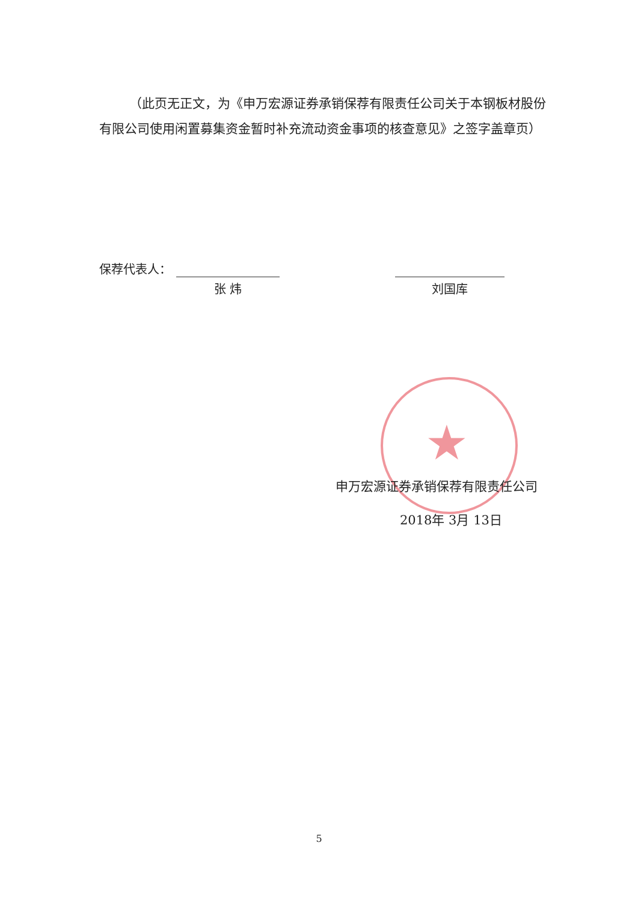★
（此页无正文，为《申万宏源证券承销保荐有限责任公司关于本钢板材股份有限公司使用闲置募集资金暂时补充流动资金事项的核查意见》之签字盖章页）
保荐代表人：
张 炜 刘国库
申万宏源证券承销保荐有限责任公司
2018年 3月 13日
5